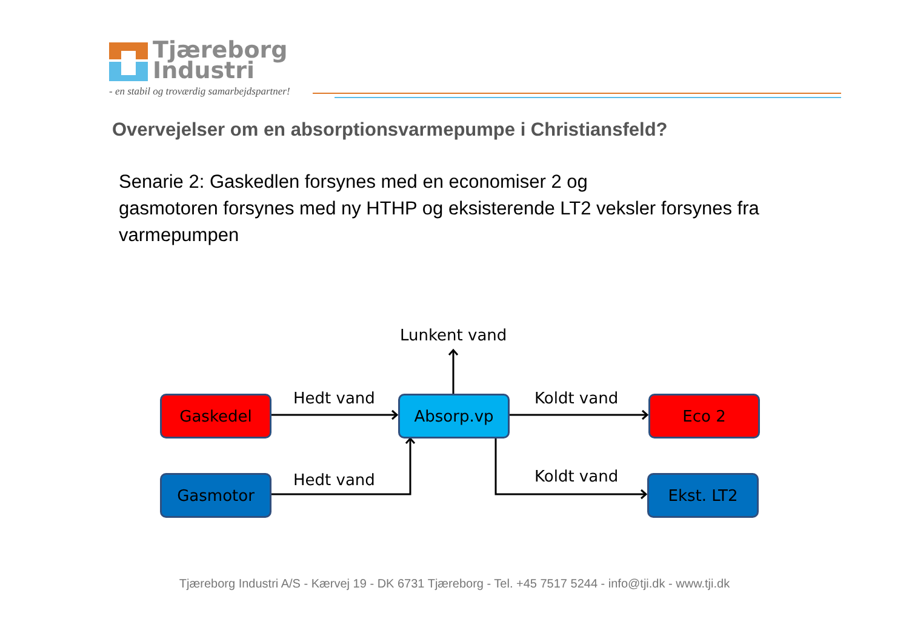Tjæreborg
Industri
- en stabil og troværdig samarbejdspartner!
Overvejelser om en absorptionsvarmepumpe i Christiansfeld?
Senarie 2: Gaskedlen forsynes med en economiser 2 og
gasmotoren forsynes med ny HTHP og eksisterende LT2 veksler forsynes fra varmepumpen
Lunkent vand
Gaskedel Hedt vand Absorp.vp Koldt vand Eco 2
Gasmotor Hedt vand Koldt vand Ekst. LT2
Tjæreborg Industri A/S - Kærvej 19 - DK 6731 Tjæreborg - Tel. +45 7517 5244 - info@tji.dk - www.tji.dk